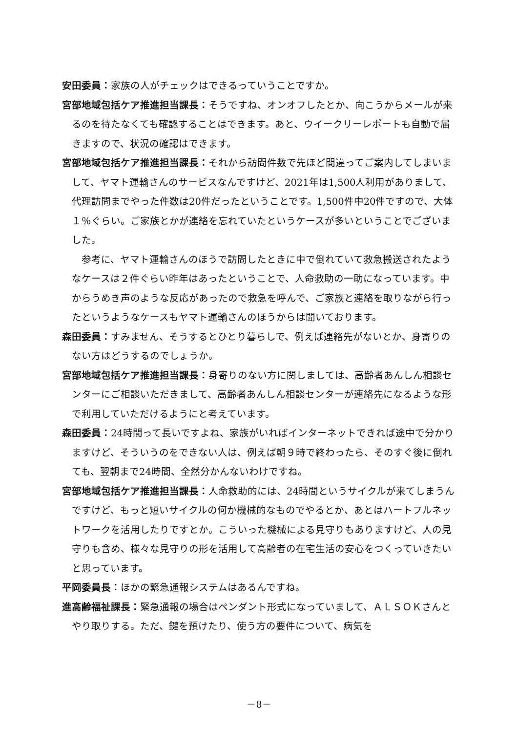安田委員：家族の人がチェックはできるっていうことですか。
宮部地域包括ケア推進担当課長：そうですね、オンオフしたとか、向こうからメールが来るのを待たなくても確認することはできます。あと、ウイークリーレポートも自動で届きますので、状況の確認はできます。
宮部地域包括ケア推進担当課長：それから訪問件数で先ほど間違ってご案内してしまいまして、ヤマト運輸さんのサービスなんですけど、2021年は1,500人利用がありまして、代理訪問までやった件数は20件だったということです。1,500件中20件ですので、大体１％ぐらい。ご家族とかが連絡を忘れていたというケースが多いということでございました。
参考に、ヤマト運輸さんのほうで訪問したときに中で倒れていて救急搬送されたようなケースは２件ぐらい昨年はあったということで、人命救助の一助になっています。中からうめき声のような反応があったので救急を呼んで、ご家族と連絡を取りながら行ったというようなケースもヤマト運輸さんのほうからは聞いております。
森田委員：すみません、そうするとひとり暮らしで、例えば連絡先がないとか、身寄りのない方はどうするのでしょうか。
宮部地域包括ケア推進担当課長：身寄りのない方に関しましては、高齢者あんしん相談センターにご相談いただきまして、高齢者あんしん相談センターが連絡先になるような形で利用していただけるようにと考えています。
森田委員：24時間って長いですよね、家族がいればインターネットできれば途中で分かりますけど、そういうのをできない人は、例えば朝９時で終わったら、そのすぐ後に倒れても、翌朝まで24時間、全然分かんないわけですね。
宮部地域包括ケア推進担当課長：人命救助的には、24時間というサイクルが来てしまうんですけど、もっと短いサイクルの何か機械的なものでやるとか、あとはハートフルネットワークを活用したりですとか。こういった機械による見守りもありますけど、人の見守りも含め、様々な見守りの形を活用して高齢者の在宅生活の安心をつくっていきたいと思っています。
平岡委員長：ほかの緊急通報システムはあるんですね。
進高齢福祉課長：緊急通報の場合はペンダント形式になっていまして、ＡＬＳＯＫさんとやり取りする。ただ、鍵を預けたり、使う方の要件について、病気を
－8－